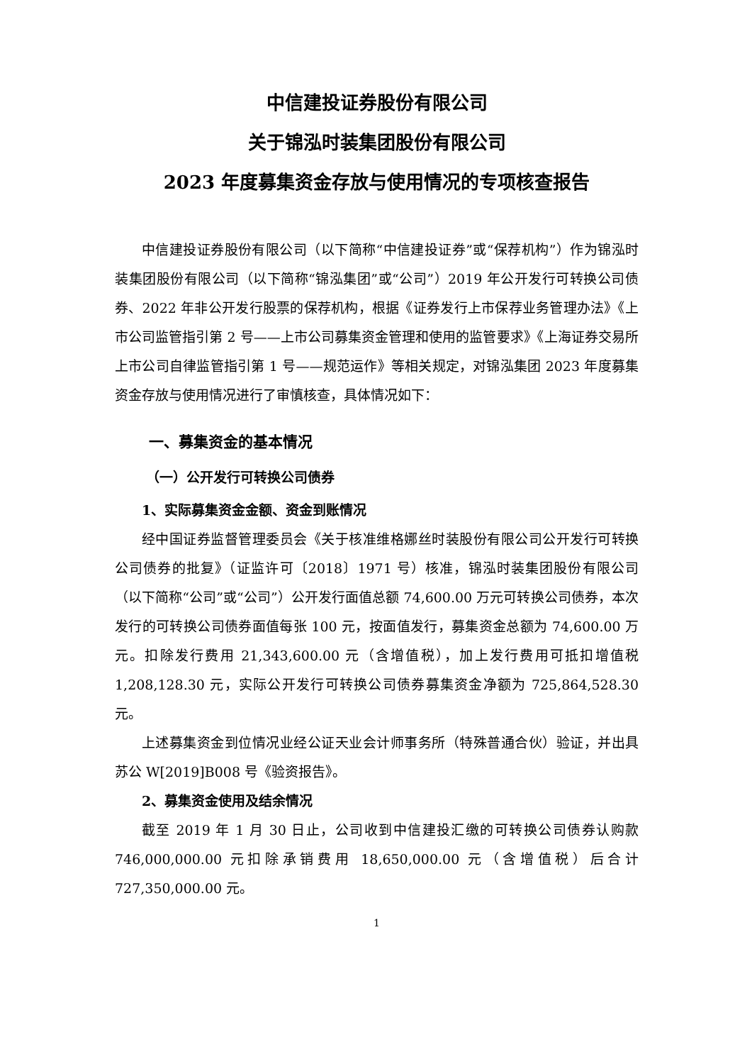中信建投证券股份有限公司
关于锦泓时装集团股份有限公司
2023 年度募集资金存放与使用情况的专项核查报告
中信建投证券股份有限公司（以下简称“中信建投证券”或“保荐机构”）作为锦泓时装集团股份有限公司（以下简称“锦泓集团”或“公司”）2019 年公开发行可转换公司债券、2022 年非公开发行股票的保荐机构，根据《证券发行上市保荐业务管理办法》《上市公司监管指引第 2 号——上市公司募集资金管理和使用的监管要求》《上海证券交易所上市公司自律监管指引第 1 号——规范运作》等相关规定，对锦泓集团 2023 年度募集资金存放与使用情况进行了审慎核查，具体情况如下：
一、募集资金的基本情况
（一）公开发行可转换公司债券
1、实际募集资金金额、资金到账情况
经中国证券监督管理委员会《关于核准维格娜丝时装股份有限公司公开发行可转换公司债券的批复》（证监许可〔2018〕1971 号）核准，锦泓时装集团股份有限公司（以下简称“公司”或“公司”）公开发行面值总额 74,600.00 万元可转换公司债券，本次发行的可转换公司债券面值每张 100 元，按面值发行，募集资金总额为 74,600.00 万元。扣除发行费用 21,343,600.00 元（含增值税），加上发行费用可抵扣增值税 1,208,128.30 元，实际公开发行可转换公司债券募集资金净额为 725,864,528.30 元。
上述募集资金到位情况业经公证天业会计师事务所（特殊普通合伙）验证，并出具苏公 W[2019]B008 号《验资报告》。
2、募集资金使用及结余情况
截至 2019 年 1 月 30 日止，公司收到中信建投汇缴的可转换公司债券认购款 746,000,000.00 元扣除承销费用 18,650,000.00 元（含增值税）后合计 727,350,000.00 元。
1